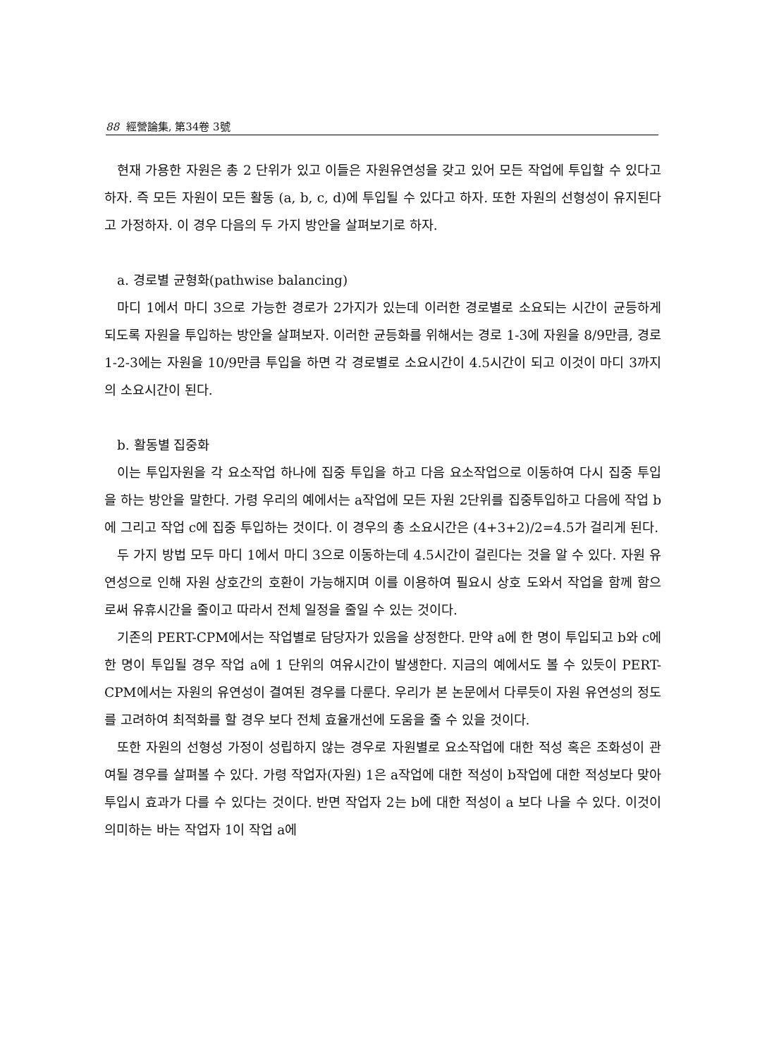88 經營論集, 第34卷 3號
현재 가용한 자원은 총 2 단위가 있고 이들은 자원유연성을 갖고 있어 모든 작업에 투입할 수 있다고 하자. 즉 모든 자원이 모든 활동 (a, b, c, d)에 투입될 수 있다고 하자. 또한 자원의 선형성이 유지된다고 가정하자. 이 경우 다음의 두 가지 방안을 살펴보기로 하자.
a. 경로별 균형화(pathwise balancing)
마디 1에서 마디 3으로 가능한 경로가 2가지가 있는데 이러한 경로별로 소요되는 시간이 균등하게 되도록 자원을 투입하는 방안을 살펴보자. 이러한 균등화를 위해서는 경로 1-3에 자원을 8/9만큼, 경로 1-2-3에는 자원을 10/9만큼 투입을 하면 각 경로별로 소요시간이 4.5시간이 되고 이것이 마디 3까지의 소요시간이 된다.
b. 활동별 집중화
이는 투입자원을 각 요소작업 하나에 집중 투입을 하고 다음 요소작업으로 이동하여 다시 집중 투입을 하는 방안을 말한다. 가령 우리의 예에서는 a작업에 모든 자원 2단위를 집중투입하고 다음에 작업 b에 그리고 작업 c에 집중 투입하는 것이다. 이 경우의 총 소요시간은 (4+3+2)/2=4.5가 걸리게 된다.
두 가지 방법 모두 마디 1에서 마디 3으로 이동하는데 4.5시간이 걸린다는 것을 알 수 있다. 자원 유연성으로 인해 자원 상호간의 호환이 가능해지며 이를 이용하여 필요시 상호 도와서 작업을 함께 함으로써 유휴시간을 줄이고 따라서 전체 일정을 줄일 수 있는 것이다.
기존의 PERT-CPM에서는 작업별로 담당자가 있음을 상정한다. 만약 a에 한 명이 투입되고 b와 c에 한 명이 투입될 경우 작업 a에 1 단위의 여유시간이 발생한다. 지금의 예에서도 볼 수 있듯이 PERT-CPM에서는 자원의 유연성이 결여된 경우를 다룬다. 우리가 본 논문에서 다루듯이 자원 유연성의 정도를 고려하여 최적화를 할 경우 보다 전체 효율개선에 도움을 줄 수 있을 것이다.
또한 자원의 선형성 가정이 성립하지 않는 경우로 자원별로 요소작업에 대한 적성 혹은 조화성이 관여될 경우를 살펴볼 수 있다. 가령 작업자(자원) 1은 a작업에 대한 적성이 b작업에 대한 적성보다 맞아 투입시 효과가 다를 수 있다는 것이다. 반면 작업자 2는 b에 대한 적성이 a 보다 나을 수 있다. 이것이 의미하는 바는 작업자 1이 작업 a에